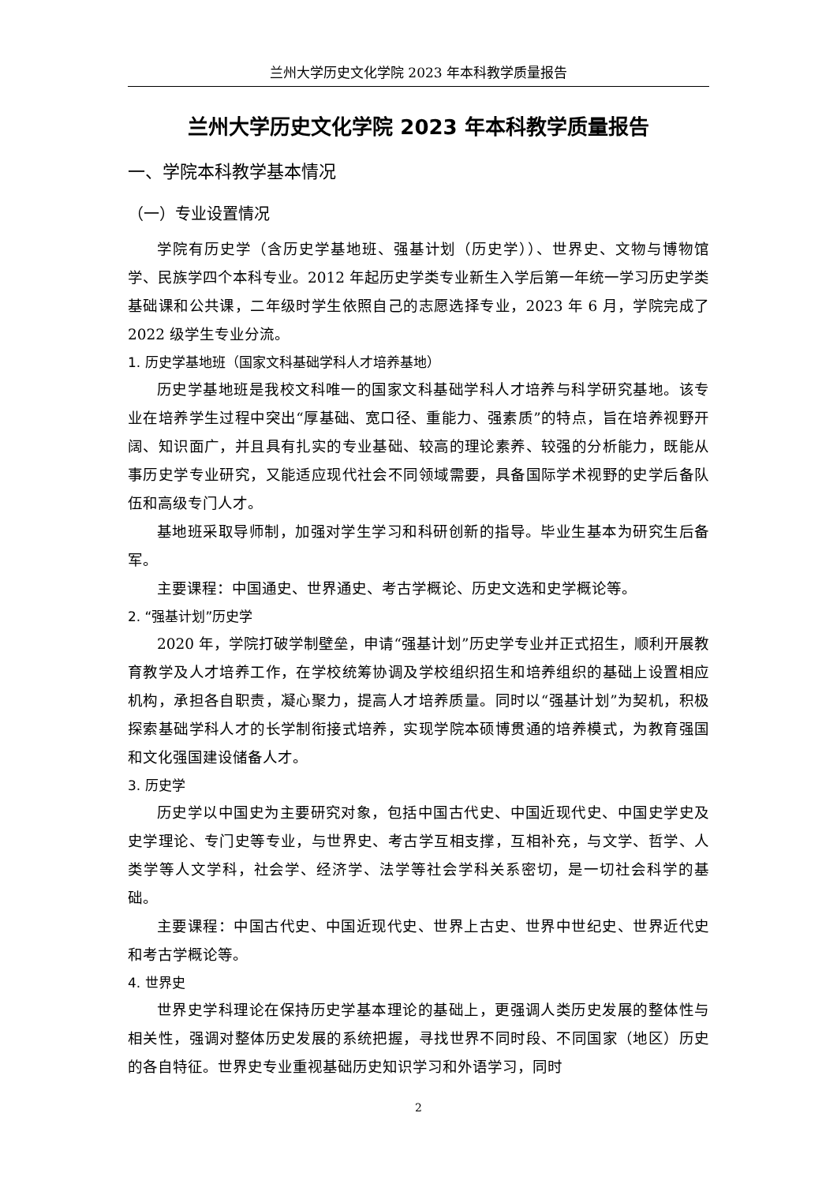兰州大学历史文化学院 2023 年本科教学质量报告
兰州大学历史文化学院 2023 年本科教学质量报告
一、学院本科教学基本情况
（一）专业设置情况
学院有历史学（含历史学基地班、强基计划（历史学））、世界史、文物与博物馆学、民族学四个本科专业。2012 年起历史学类专业新生入学后第一年统一学习历史学类基础课和公共课，二年级时学生依照自己的志愿选择专业，2023 年 6 月，学院完成了 2022 级学生专业分流。
1. 历史学基地班（国家文科基础学科人才培养基地）
历史学基地班是我校文科唯一的国家文科基础学科人才培养与科学研究基地。该专业在培养学生过程中突出“厚基础、宽口径、重能力、强素质”的特点，旨在培养视野开阔、知识面广，并且具有扎实的专业基础、较高的理论素养、较强的分析能力，既能从事历史学专业研究，又能适应现代社会不同领域需要，具备国际学术视野的史学后备队伍和高级专门人才。
基地班采取导师制，加强对学生学习和科研创新的指导。毕业生基本为研究生后备军。
主要课程：中国通史、世界通史、考古学概论、历史文选和史学概论等。
2. “强基计划”历史学
2020 年，学院打破学制壁垒，申请“强基计划”历史学专业并正式招生，顺利开展教育教学及人才培养工作，在学校统筹协调及学校组织招生和培养组织的基础上设置相应机构，承担各自职责，凝心聚力，提高人才培养质量。同时以“强基计划”为契机，积极探索基础学科人才的长学制衔接式培养，实现学院本硕博贯通的培养模式，为教育强国和文化强国建设储备人才。
3. 历史学
历史学以中国史为主要研究对象，包括中国古代史、中国近现代史、中国史学史及史学理论、专门史等专业，与世界史、考古学互相支撑，互相补充，与文学、哲学、人类学等人文学科，社会学、经济学、法学等社会学科关系密切，是一切社会科学的基础。
主要课程：中国古代史、中国近现代史、世界上古史、世界中世纪史、世界近代史和考古学概论等。
4. 世界史
世界史学科理论在保持历史学基本理论的基础上，更强调人类历史发展的整体性与相关性，强调对整体历史发展的系统把握，寻找世界不同时段、不同国家（地区）历史的各自特征。世界史专业重视基础历史知识学习和外语学习，同时
2